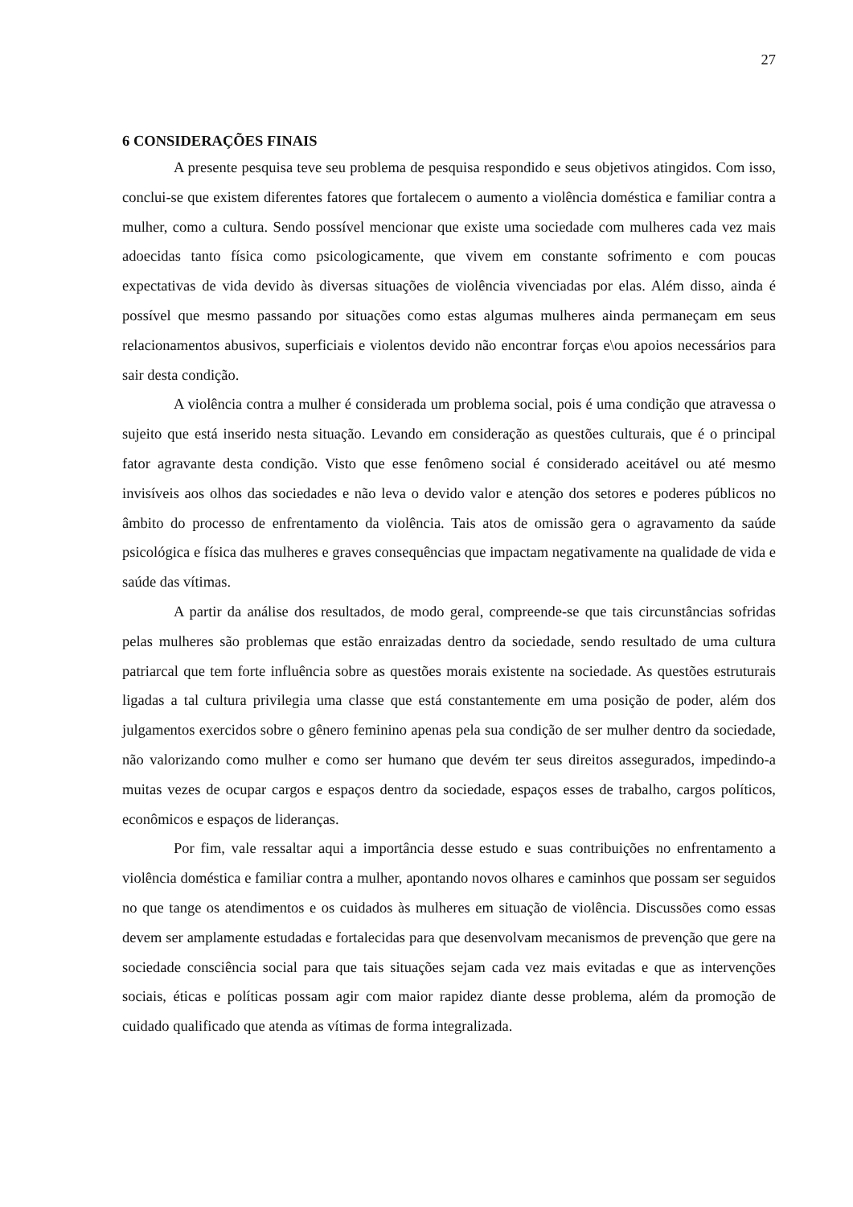27
6 CONSIDERAÇÕES FINAIS
A presente pesquisa teve seu problema de pesquisa respondido e seus objetivos atingidos. Com isso, conclui-se que existem diferentes fatores que fortalecem o aumento a violência doméstica e familiar contra a mulher, como a cultura. Sendo possível mencionar que existe uma sociedade com mulheres cada vez mais adoecidas tanto física como psicologicamente, que vivem em constante sofrimento e com poucas expectativas de vida devido às diversas situações de violência vivenciadas por elas. Além disso, ainda é possível que mesmo passando por situações como estas algumas mulheres ainda permaneçam em seus relacionamentos abusivos, superficiais e violentos devido não encontrar forças e\ou apoios necessários para sair desta condição.
A violência contra a mulher é considerada um problema social, pois é uma condição que atravessa o sujeito que está inserido nesta situação. Levando em consideração as questões culturais, que é o principal fator agravante desta condição. Visto que esse fenômeno social é considerado aceitável ou até mesmo invisíveis aos olhos das sociedades e não leva o devido valor e atenção dos setores e poderes públicos no âmbito do processo de enfrentamento da violência. Tais atos de omissão gera o agravamento da saúde psicológica e física das mulheres e graves consequências que impactam negativamente na qualidade de vida e saúde das vítimas.
A partir da análise dos resultados, de modo geral, compreende-se que tais circunstâncias sofridas pelas mulheres são problemas que estão enraizadas dentro da sociedade, sendo resultado de uma cultura patriarcal que tem forte influência sobre as questões morais existente na sociedade. As questões estruturais ligadas a tal cultura privilegia uma classe que está constantemente em uma posição de poder, além dos julgamentos exercidos sobre o gênero feminino apenas pela sua condição de ser mulher dentro da sociedade, não valorizando como mulher e como ser humano que devém ter seus direitos assegurados, impedindo-a muitas vezes de ocupar cargos e espaços dentro da sociedade, espaços esses de trabalho, cargos políticos, econômicos e espaços de lideranças.
Por fim, vale ressaltar aqui a importância desse estudo e suas contribuições no enfrentamento a violência doméstica e familiar contra a mulher, apontando novos olhares e caminhos que possam ser seguidos no que tange os atendimentos e os cuidados às mulheres em situação de violência. Discussões como essas devem ser amplamente estudadas e fortalecidas para que desenvolvam mecanismos de prevenção que gere na sociedade consciência social para que tais situações sejam cada vez mais evitadas e que as intervenções sociais, éticas e políticas possam agir com maior rapidez diante desse problema, além da promoção de cuidado qualificado que atenda as vítimas de forma integralizada.